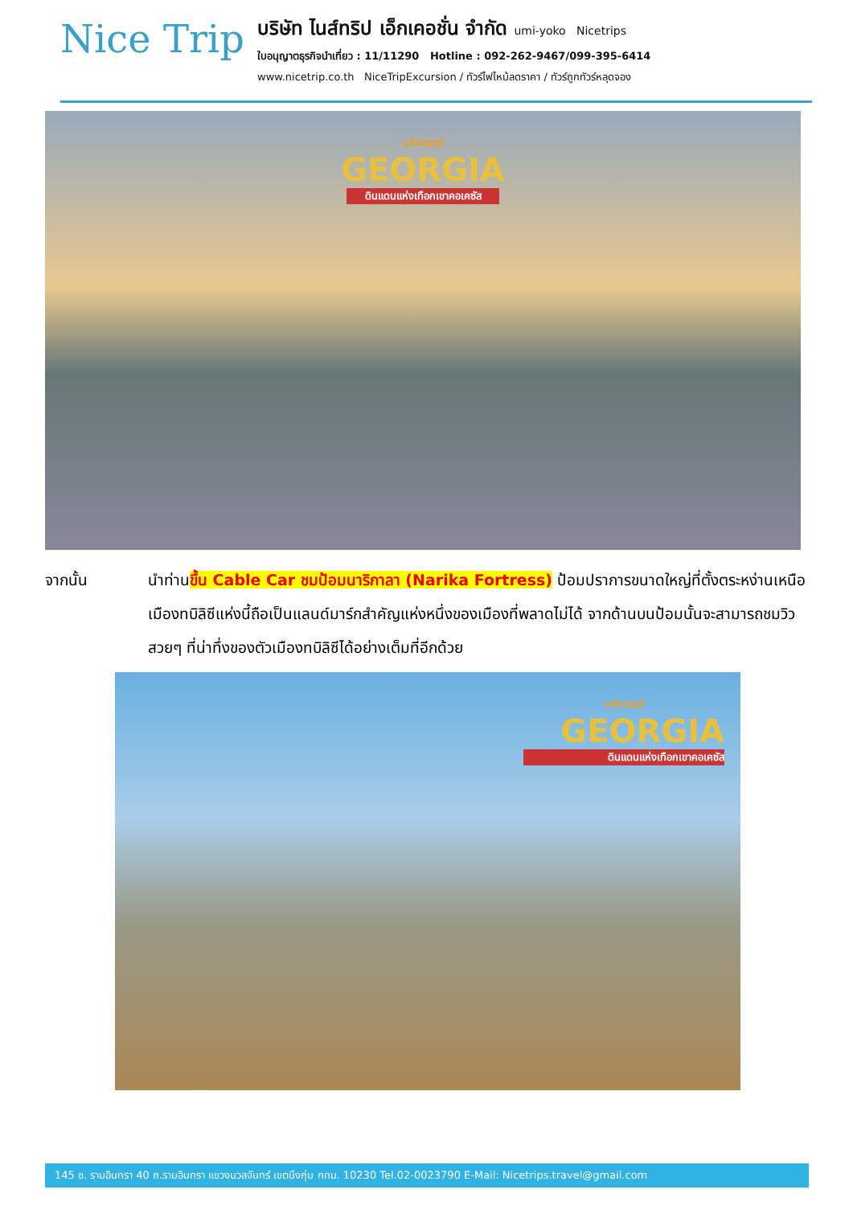Nice Trip
บริษัท ไนส์ทริป เอ็กเคอชั่น จำกัด umi-yoko Nicetrips
ใบอนุญาตธุรกิจนำเที่ยว : 11/11290 Hotline : 092-262-9467/099-395-6414
www.nicetrip.co.th NiceTripExcursion / ทัวร์ไฟไหม้ลดราคา / ทัวร์ถูกทัวร์หลุดจอง
มหัศจรรย์
GEORGIA
ดินแดนแห่งเทือกเขาคอเคซัส
จากนั้น นำท่านขึ้น Cable Car ชมป้อมนาริกาลา (Narika Fortress) ป้อมปราการขนาดใหญ่ที่ตั้งตระหง่านเหนือเมืองทบิลิซีแห่งนี้ถือเป็นแลนด์มาร์กสำคัญแห่งหนึ่งของเมืองที่พลาดไม่ได้ จากด้านบนป้อมนั้นจะสามารถชมวิวสวยๆ ที่น่าทึ่งของตัวเมืองทบิลิซีได้อย่างเต็มที่อีกด้วย
มหัศจรรย์
GEORGIA
ดินแดนแห่งเทือกเขาคอเคซัส
145 ซ. รามอินทรา 40 ถ.รามอินทรา แขวงนวลจันทร์ เขตบึงกุ่ม กทม. 10230 Tel.02-0023790 E-Mail: Nicetrips.travel@gmail.com